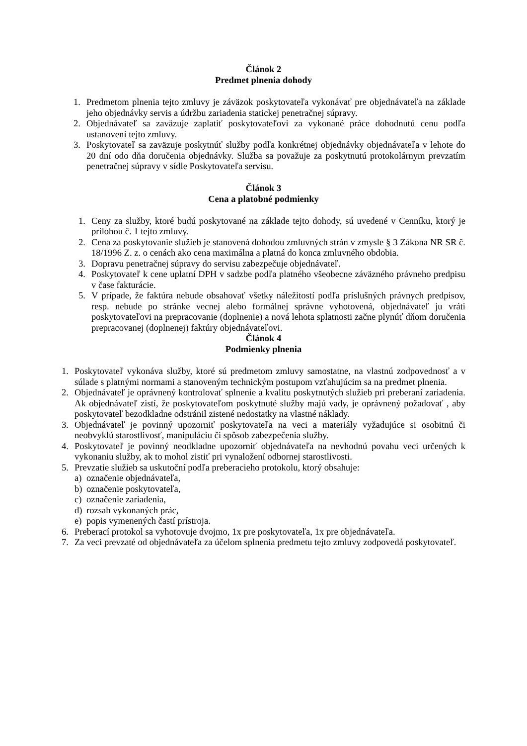Článok 2
Predmet plnenia dohody
1. Predmetom plnenia tejto zmluvy je záväzok poskytovateľa vykonávať pre objednávateľa na základe jeho objednávky servis a údržbu zariadenia statickej penetračnej súpravy.
2. Objednávateľ sa zaväzuje zaplatiť poskytovateľovi za vykonané práce dohodnutú cenu podľa ustanovení tejto zmluvy.
3. Poskytovateľ sa zaväzuje poskytnúť služby podľa konkrétnej objednávky objednávateľa v lehote do 20 dní odo dňa doručenia objednávky. Služba sa považuje za poskytnutú protokolárnym prevzatím penetračnej súpravy v sídle Poskytovateľa servisu.
Článok 3
Cena a platobné podmienky
1. Ceny za služby, ktoré budú poskytované na základe tejto dohody, sú uvedené v Cenníku, ktorý je prílohou č. 1 tejto zmluvy.
2. Cena za poskytovanie služieb je stanovená dohodou zmluvných strán v zmysle § 3 Zákona NR SR č. 18/1996 Z. z. o cenách ako cena maximálna a platná do konca zmluvného obdobia.
3. Dopravu penetračnej súpravy do servisu zabezpečuje objednávateľ.
4. Poskytovateľ k cene uplatní DPH v sadzbe podľa platného všeobecne záväzného právneho predpisu v čase fakturácie.
5. V prípade, že faktúra nebude obsahovať všetky náležitostí podľa príslušných právnych predpisov, resp. nebude po stránke vecnej alebo formálnej správne vyhotovená, objednávateľ ju vráti poskytovateľovi na prepracovanie (doplnenie) a nová lehota splatnosti začne plynúť dňom doručenia prepracovanej (doplnenej) faktúry objednávateľovi.
Článok 4
Podmienky plnenia
1. Poskytovateľ vykonáva služby, ktoré sú predmetom zmluvy samostatne, na vlastnú zodpovednosť a v súlade s platnými normami a stanoveným technickým postupom vzťahujúcim sa na predmet plnenia.
2. Objednávateľ je oprávnený kontrolovať splnenie a kvalitu poskytnutých služieb pri preberaní zariadenia. Ak objednávateľ zistí, že poskytovateľom poskytnuté služby majú vady, je oprávnený požadovať , aby poskytovateľ bezodkladne odstránil zistené nedostatky na vlastné náklady.
3. Objednávateľ je povinný upozorniť poskytovateľa na veci a materiály vyžadujúce si osobitnú či neobvyklú starostlivosť, manipuláciu či spôsob zabezpečenia služby.
4. Poskytovateľ je povinný neodkladne upozorniť objednávateľa na nevhodnú povahu veci určených k vykonaniu služby, ak to mohol zistiť pri vynaložení odbornej starostlivosti.
5. Prevzatie služieb sa uskutoční podľa preberacieho protokolu, ktorý obsahuje:
a) označenie objednávateľa,
b) označenie poskytovateľa,
c) označenie zariadenia,
d) rozsah vykonaných prác,
e) popis vymenených častí prístroja.
6. Preberací protokol sa vyhotovuje dvojmo, 1x pre poskytovateľa, 1x pre objednávateľa.
7. Za veci prevzaté od objednávateľa za účelom splnenia predmetu tejto zmluvy zodpovedá poskytovateľ.